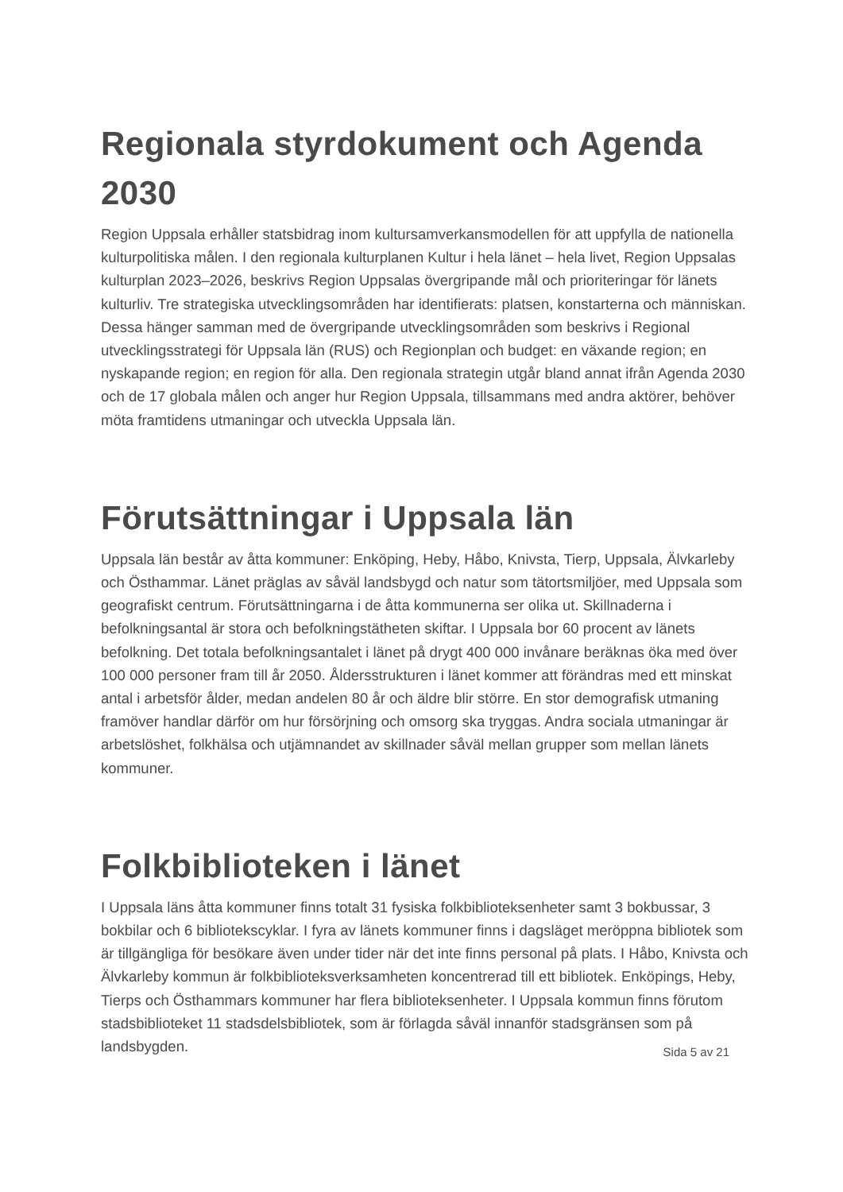Regionala styrdokument och Agenda 2030
Region Uppsala erhåller statsbidrag inom kultursamverkansmodellen för att uppfylla de nationella kulturpolitiska målen. I den regionala kulturplanen Kultur i hela länet – hela livet, Region Uppsalas kulturplan 2023–2026, beskrivs Region Uppsalas övergripande mål och prioriteringar för länets kulturliv. Tre strategiska utvecklingsområden har identifierats: platsen, konstarterna och människan. Dessa hänger samman med de övergripande utvecklingsområden som beskrivs i Regional utvecklingsstrategi för Uppsala län (RUS) och Regionplan och budget: en växande region; en nyskapande region; en region för alla. Den regionala strategin utgår bland annat ifrån Agenda 2030 och de 17 globala målen och anger hur Region Uppsala, tillsammans med andra aktörer, behöver möta framtidens utmaningar och utveckla Uppsala län.
Förutsättningar i Uppsala län
Uppsala län består av åtta kommuner: Enköping, Heby, Håbo, Knivsta, Tierp, Uppsala, Älvkarleby och Östhammar. Länet präglas av såväl landsbygd och natur som tätortsmiljöer, med Uppsala som geografiskt centrum. Förutsättningarna i de åtta kommunerna ser olika ut. Skillnaderna i befolkningsantal är stora och befolkningstätheten skiftar. I Uppsala bor 60 procent av länets befolkning. Det totala befolkningsantalet i länet på drygt 400 000 invånare beräknas öka med över 100 000 personer fram till år 2050. Åldersstrukturen i länet kommer att förändras med ett minskat antal i arbetsför ålder, medan andelen 80 år och äldre blir större. En stor demografisk utmaning framöver handlar därför om hur försörjning och omsorg ska tryggas. Andra sociala utmaningar är arbetslöshet, folkhälsa och utjämnandet av skillnader såväl mellan grupper som mellan länets kommuner.
Folkbiblioteken i länet
I Uppsala läns åtta kommuner finns totalt 31 fysiska folkbiblioteksenheter samt 3 bokbussar, 3 bokbilar och 6 bibliotekscyklar. I fyra av länets kommuner finns i dagsläget meröppna bibliotek som är tillgängliga för besökare även under tider när det inte finns personal på plats. I Håbo, Knivsta och Älvkarleby kommun är folkbiblioteksverksamheten koncentrerad till ett bibliotek. Enköpings, Heby, Tierps och Östhammars kommuner har flera biblioteksenheter. I Uppsala kommun finns förutom stadsbiblioteket 11 stadsdelsbibliotek, som är förlagda såväl innanför stadsgränsen som på landsbygden.
Sida 5 av 21